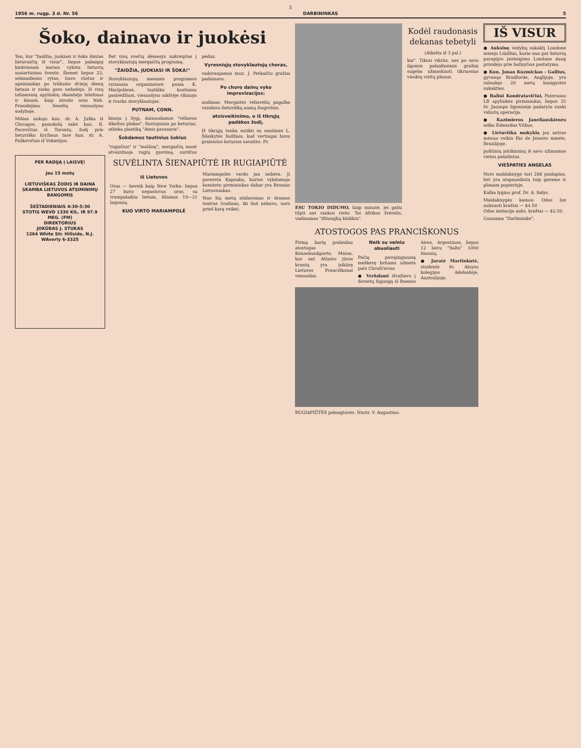5
1956 m. rugp. 3 d. Nr. 56 DARBININKAS 5
Šoko, dainavo ir juokėsi
Ten, kur "žaidžia, juokiasi ir šoka šimtas lietuvaičių iš visur", liepos pabaigoj kiekvienais metais vyksta lietuvių susiartinimo šventė. Šiemet liepos 22, sekmadienio rytas, buvo rūstus ir apsiniaukęs po trūkusio dviejų dienų lietaus ir nieko gero nežadėjo. Iš visų tolimesnių apylinkių skambėjo telefonai ir klausė, kaip atrodo oras Nek. Prasidėjimo Seselių vienuolyno sodyboje.
Mišias aukojo kun. dr. A. Juška iš Chicagos, pamokslą sakė kun. B. Pacevičius iš Toronto, žodį prie lietuviško kryžiaus tarė kun. dr. A. Paškevičius iš Vokietijos.
Bet visų svečių dėmesys nukreiptas į stovyklautojų mergaičių programą.
"ŽAIDŽIA, JUOKIASI IR ŠOKA!"
Stovyklautojų meninės programos vyriausia organizatorė ponia K. Marijošienė, tautišku kostiumu pasirėdžiusi, vienuolyno aikštėje rikiuoja ir tvarko stovyklautojas.
PUTNAM, CONN.
kiuoja į žygį, dainuodamos "vėliavos iškeltos plakas". Sustojusios po keturias, atlieka plastiką "Ateis pavasaris".
Šokdamos tautinius šokius
"rugučius" ir "malūną", mergaičių masė atvaizduoja rugių pjovimą, surištus pėdus.
Vyresniųjų stovyklautojų choras,
vadovaujamas muz. J. Petkaičio gražiai padainavo.
Po choro dainų vyko improvizacijos:
audimas. Mergaitės vėliavėlių pagalba vaizdavo lietuviškų namų žiogrelius.
atsisveikinimo, o iš tikrųjų padėkos žodį,
Iš tikrųjų tenka sutikti su seniūnės L. Šileikytės žodžiais, kad vertingai buvo praleistos keturios savaitės. Pr.
PER RADIJĄ Į LAISVĘ!
Jau 15 metų
LIETUVIŠKAS ŽODIS IR DAINA SKAMBA LIETUVOS ATSIMINIMŲ BANGOMIS
ŠEŠTADIENIAIS 4:30-5:30
STOTIS WEVD 1330 KIL. IR 97.9 MEG. (FM)
DIREKTORIUS
JOKŪBAS J. STUKAS
1264 White Str. Hillside, N.J.
WAverly 6-3325
SUVĖLINTA ŠIENAPIŪTĖ IR RUGIAPIŪTĖ
Iš Lietuvos
Oras — beveik kaip New Yorke: liepos 27 buvo nepastovus oras, su trumpalaikiu lietum, šilumos 19—21 laipsnių.
KUO VIRTO MARIAMPOLĖ
Mariampolės vardo jau nebėra. Ji paversta Kapsuku, kurios vykdomojo komiteto pirmininkas dabar yra Bronius Lietuvninkas.
Nuo šių metų atidaromas ir dramos teatras (vadinas, iki šiol nebuvo, nors prieš karą veikė).
ESU TOKIO DIDUMO, kaip minutė, jei galiu tilpti ant rankos riešo. Tai Afrikos žvėrelis, vadinamas "džiunglių kūdikiu".
Kodėl raudonasis dekanas tebetyli
(Atkelta iš 3 psl.)
kai". Tikrai vikrūs, nes po savo ilgomis palaidinėmis gražiai sugeba užmaskuoti tikruosius visokių vizitų planus.
ATOSTOGOS PAS PRANCIŠKONUS
Pirmą kartą praleidau atostogas Kennebunkporte, Maine, kur ant Atlanto jūros krantų yra įsikūrę Lietuvos Pranciškonai vienuoliai.
Neik su velniu obuoliauti
Pačią pavojingiausią meškerę britams užmetė pats Chruščiovas.
● Verkdami išvažiavo į Sovietų Sąjungą iš Buenos Aires, Argentinos, liepos 12 laivu "Salta" 1000 žmonių.
● Juratė Martinkutė, studentė šv. Aloyzo kolegijos Adelaidėje, Australijoje.
RUGIAPIŪTĖS pabaigtuvės. Nuotr. V. Augustino.
IŠ VISUR
● Auksinę vedybų sukaktį Londone minėjo Liūdžiai, kurie nuo pat lietuvių parapijos įsisteigimo Londone daug prisidėjo prie bažnyčios pastatymo.
● Kun. Jonas Kuzmickas - Gailius, gyvenąs Bradforde, Anglijoje, yra sulaukęs 20 metų kunigystės sukakties.
● Baliui Kondratavičiui, Patersono LB apylinkės pirmininkui, liepos 25 šv. Juozapo ligoninėje padaryta sunki vidurių operacija.
● Kazimieros Janeliauskienės ieško Edwardas Vitkus.
● Lietuviška mokykla jau antras mėnuo veikia Rio de Jeneiro mieste, Brazilijoje.
politinių įsitikinimų iš savo užimamos vietos pašalintas.
VIEŠPATIES ANGELAS
Nors maldaknygė turi 288 puslapius, bet yra atspausdinta taip gerame ir plonam popieriuje.
Kalba lygino prof. Dr. A. Salys.
Maldaknygės kainos: Odos lux auksuoti kraštai — $4.50
Odos imitacija auks. kraštai — $2.50.
Gaunama "Darbininke".